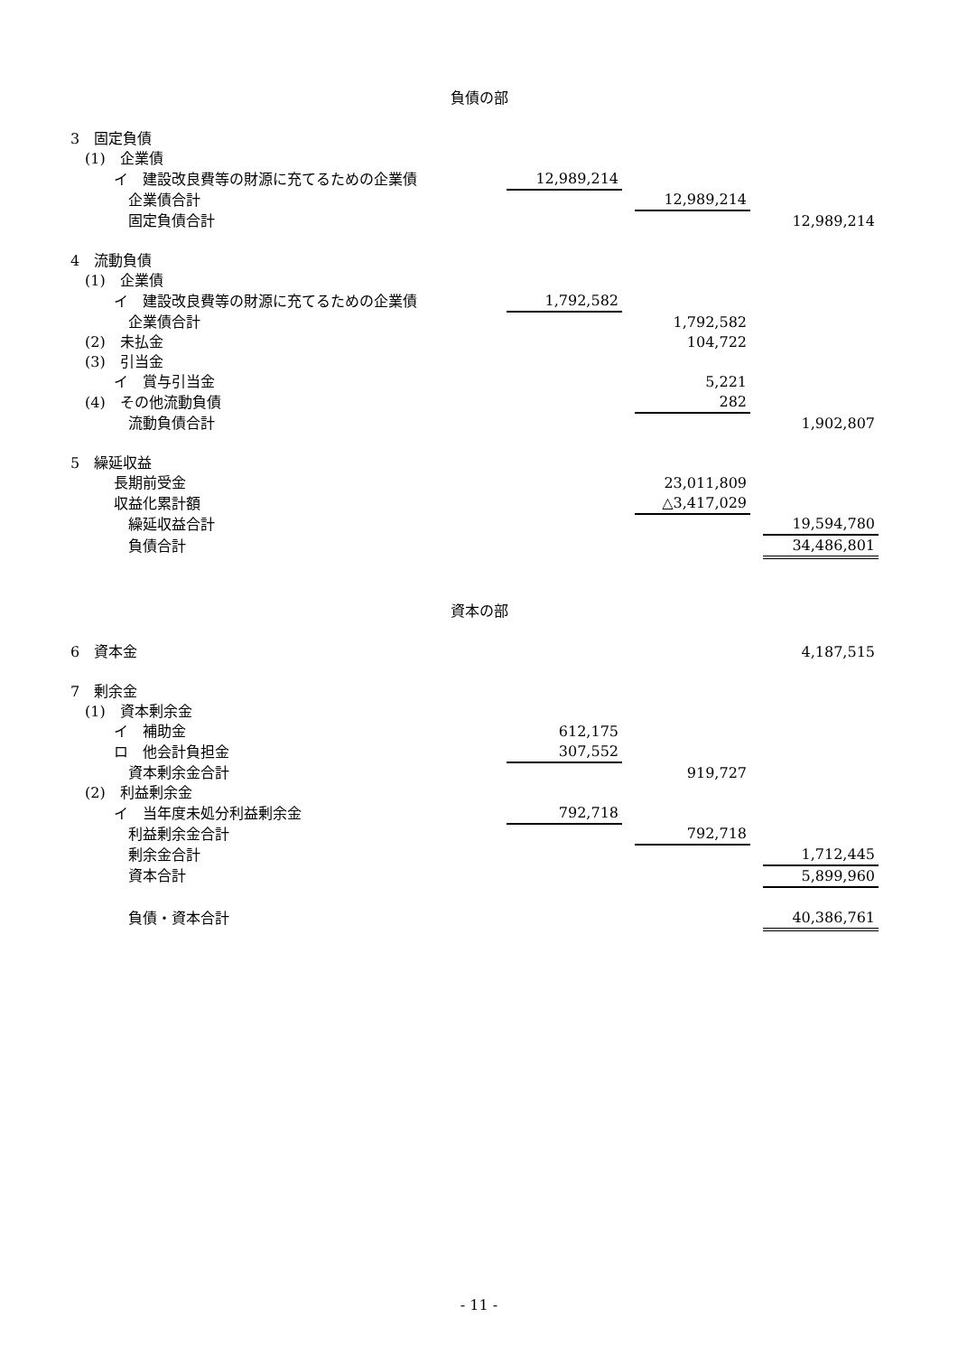負債の部
| 3 固定負債 | | | | | |
| (1) 企業債 | | | | | |
| イ 建設改良費等の財源に充てるための企業債 | 12,989,214 | | | | |
| 企業債合計 | | | 12,989,214 | | |
| 固定負債合計 | | | | | 12,989,214 |
| 4 流動負債 | | | | | |
| (1) 企業債 | | | | | |
| イ 建設改良費等の財源に充てるための企業債 | 1,792,582 | | | | |
| 企業債合計 | | | 1,792,582 | | |
| (2) 未払金 | | | 104,722 | | |
| (3) 引当金 | | | | | |
| イ 賞与引当金 | | | 5,221 | | |
| (4) その他流動負債 | | | 282 | | |
| 流動負債合計 | | | | | 1,902,807 |
| 5 繰延収益 | | | | | |
| 長期前受金 | | | 23,011,809 | | |
| 収益化累計額 | | | △3,417,029 | | |
| 繰延収益合計 | | | | | 19,594,780 |
| 負債合計 | | | | | 34,486,801 |
資本の部
| 6 資本金 | | | | | 4,187,515 |
| 7 剰余金 | | | | | |
| (1) 資本剰余金 | | | | | |
| イ 補助金 | 612,175 | | | | |
| ロ 他会計負担金 | 307,552 | | | | |
| 資本剰余金合計 | | | 919,727 | | |
| (2) 利益剰余金 | | | | | |
| イ 当年度未処分利益剰余金 | 792,718 | | | | |
| 利益剰余金合計 | | | 792,718 | | |
| 剰余金合計 | | | | | 1,712,445 |
| 資本合計 | | | | | 5,899,960 |
| 負債・資本合計 | | | | | 40,386,761 |
- 11 -